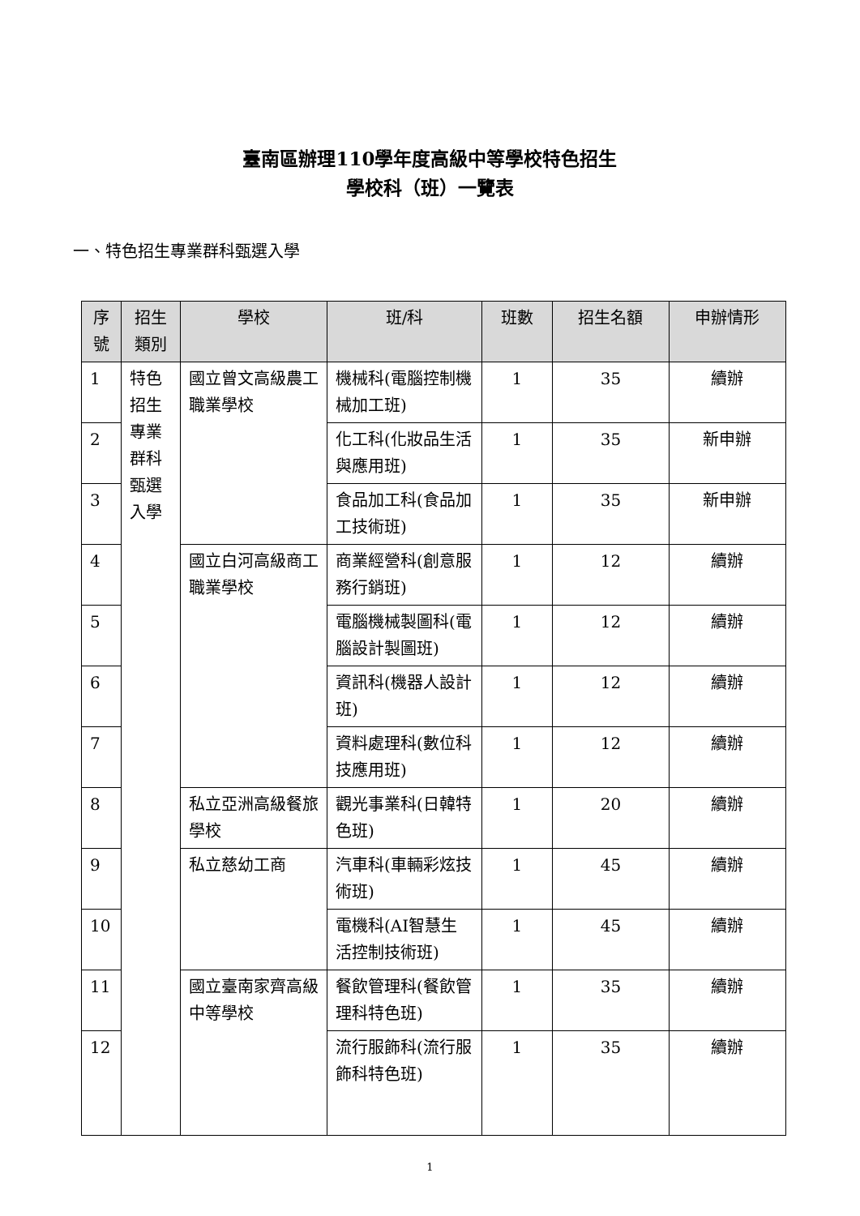臺南區辦理110學年度高級中等學校特色招生
學校科（班）一覽表
一、特色招生專業群科甄選入學
| 序號 | 招生類別 | 學校 | 班/科 | 班數 | 招生名額 | 申辦情形 |
| --- | --- | --- | --- | --- | --- | --- |
| 1 | 特色招生專業群科甄選入學 | 國立曾文高級農工職業學校 | 機械科(電腦控制機械加工班) | 1 | 35 | 續辦 |
| 2 | | | 化工科(化妝品生活與應用班) | 1 | 35 | 新申辦 |
| 3 | | | 食品加工科(食品加工技術班) | 1 | 35 | 新申辦 |
| 4 | | 國立白河高級商工職業學校 | 商業經營科(創意服務行銷班) | 1 | 12 | 續辦 |
| 5 | | | 電腦機械製圖科(電腦設計製圖班) | 1 | 12 | 續辦 |
| 6 | | | 資訊科(機器人設計班) | 1 | 12 | 續辦 |
| 7 | | | 資料處理科(數位科技應用班) | 1 | 12 | 續辦 |
| 8 | | 私立亞洲高級餐旅學校 | 觀光事業科(日韓特色班) | 1 | 20 | 續辦 |
| 9 | | 私立慈幼工商 | 汽車科(車輛彩炫技術班) | 1 | 45 | 續辦 |
| 10 | | | 電機科(AI智慧生活控制技術班) | 1 | 45 | 續辦 |
| 11 | | 國立臺南家齊高級中等學校 | 餐飲管理科(餐飲管理科特色班) | 1 | 35 | 續辦 |
| 12 | | | 流行服飾科(流行服飾科特色班) | 1 | 35 | 續辦 |
1